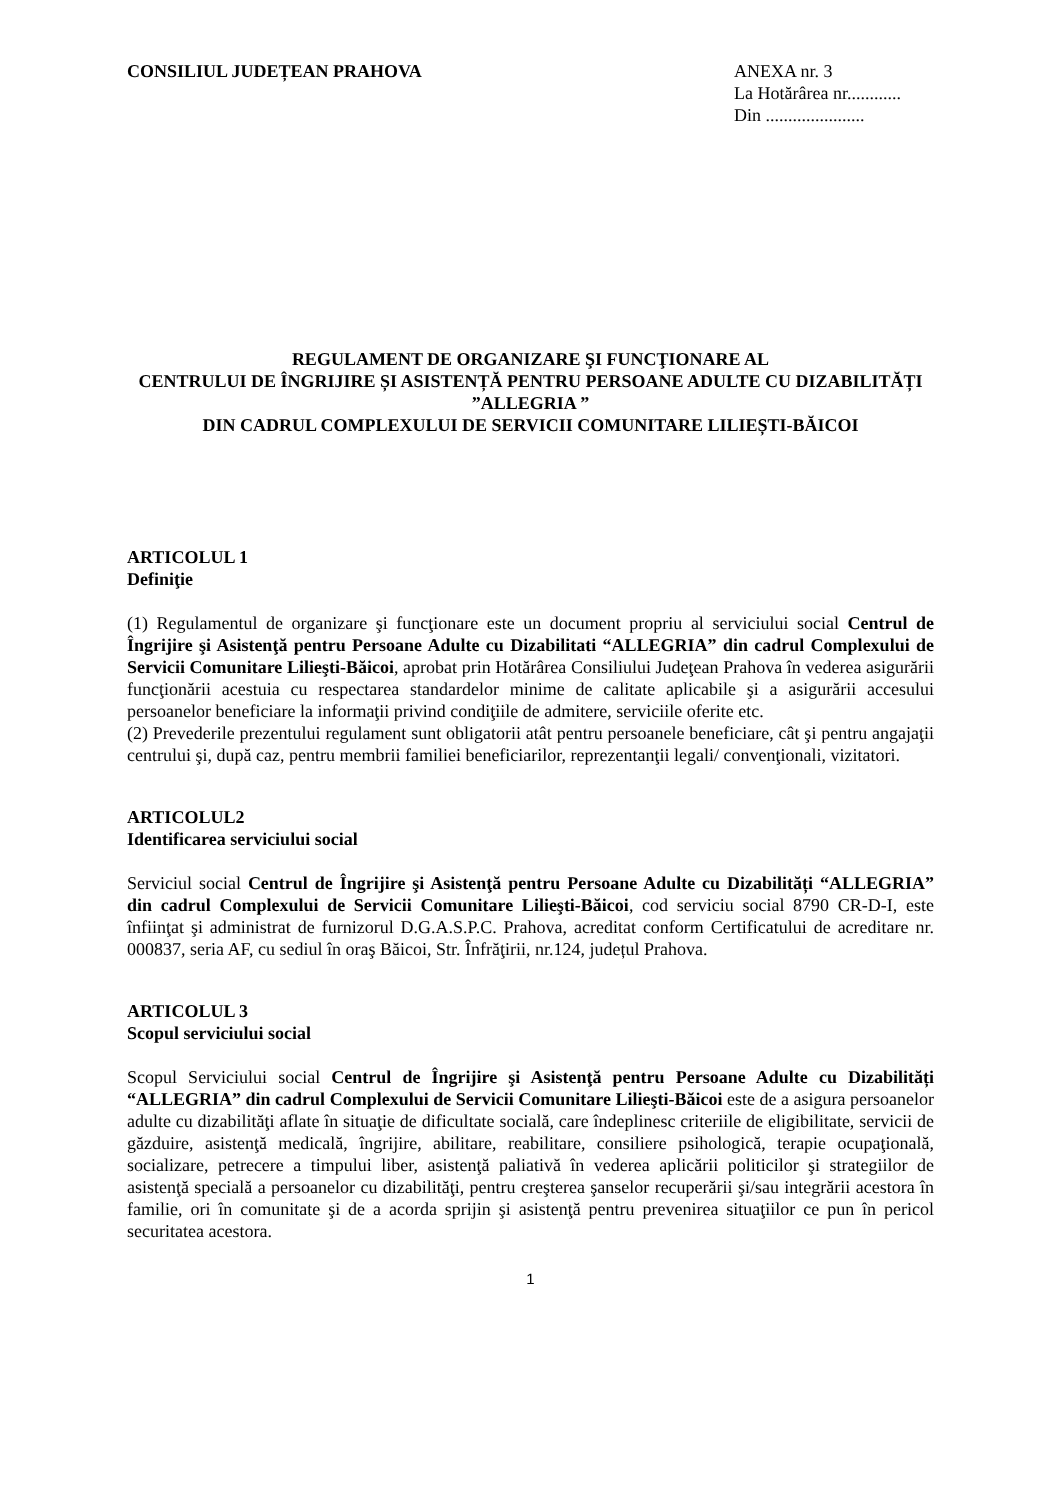CONSILIUL JUDEȚEAN PRAHOVA ANEXA nr. 3
La Hotărârea nr............
Din ......................
REGULAMENT DE ORGANIZARE ŞI FUNCŢIONARE AL
CENTRULUI DE ÎNGRIJIRE ȘI ASISTENȚĂ PENTRU PERSOANE ADULTE CU DIZABILITĂȚI ”ALLEGRIA ”
DIN CADRUL COMPLEXULUI DE SERVICII COMUNITARE LILIEȘTI-BĂICOI
ARTICOLUL 1
Definiţie
(1) Regulamentul de organizare şi funcţionare este un document propriu al serviciului social Centrul de Îngrijire şi Asistenţă pentru Persoane Adulte cu Dizabilitati “ALLEGRIA” din cadrul Complexului de Servicii Comunitare Lilieşti-Băicoi, aprobat prin Hotărârea Consiliului Judeţean Prahova în vederea asigurării funcţionării acestuia cu respectarea standardelor minime de calitate aplicabile şi a asigurării accesului persoanelor beneficiare la informaţii privind condiţiile de admitere, serviciile oferite etc.
(2) Prevederile prezentului regulament sunt obligatorii atât pentru persoanele beneficiare, cât şi pentru angajaţii centrului şi, după caz, pentru membrii familiei beneficiarilor, reprezentanţii legali/ convenţionali, vizitatori.
ARTICOLUL2
Identificarea serviciului social
Serviciul social Centrul de Îngrijire şi Asistenţă pentru Persoane Adulte cu Dizabilități “ALLEGRIA” din cadrul Complexului de Servicii Comunitare Lilieşti-Băicoi, cod serviciu social 8790 CR-D-I, este înfiinţat şi administrat de furnizorul D.G.A.S.P.C. Prahova, acreditat conform Certificatului de acreditare nr. 000837, seria AF, cu sediul în oraş Băicoi, Str. Înfrăţirii, nr.124, județul Prahova.
ARTICOLUL 3
Scopul serviciului social
Scopul Serviciului social Centrul de Îngrijire şi Asistenţă pentru Persoane Adulte cu Dizabilități “ALLEGRIA” din cadrul Complexului de Servicii Comunitare Lilieşti-Băicoi este de a asigura persoanelor adulte cu dizabilităţi aflate în situaţie de dificultate socială, care îndeplinesc criteriile de eligibilitate, servicii de găzduire, asistenţă medicală, îngrijire, abilitare, reabilitare, consiliere psihologică, terapie ocupaţională, socializare, petrecere a timpului liber, asistenţă paliativă în vederea aplicării politicilor şi strategiilor de asistenţă specială a persoanelor cu dizabilităţi, pentru creşterea şanselor recuperării şi/sau integrării acestora în familie, ori în comunitate şi de a acorda sprijin şi asistenţă pentru prevenirea situaţiilor ce pun în pericol securitatea acestora.
1